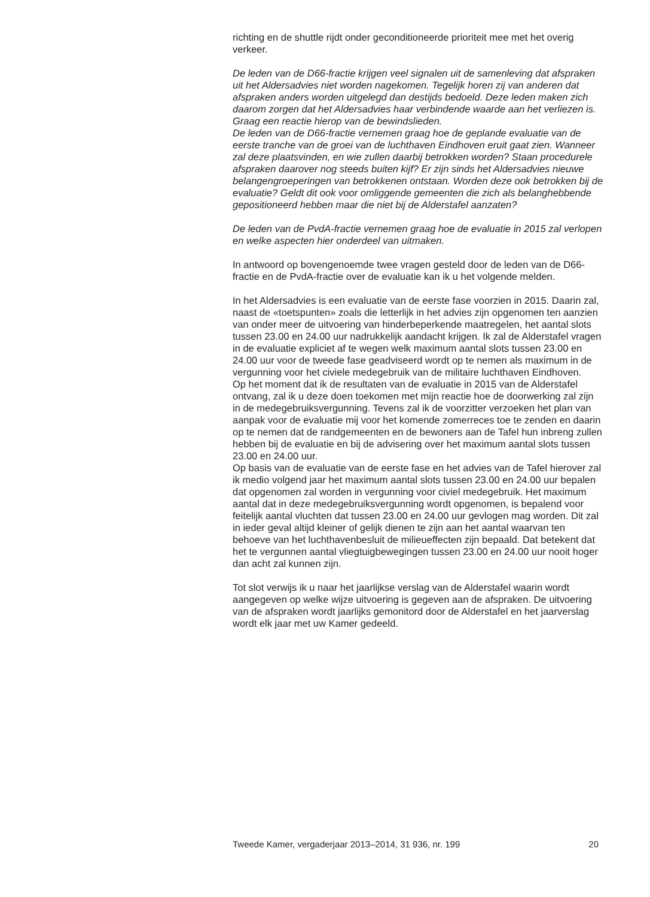richting en de shuttle rijdt onder geconditioneerde prioriteit mee met het overig verkeer.
De leden van de D66-fractie krijgen veel signalen uit de samenleving dat afspraken uit het Aldersadvies niet worden nagekomen. Tegelijk horen zij van anderen dat afspraken anders worden uitgelegd dan destijds bedoeld. Deze leden maken zich daarom zorgen dat het Aldersadvies haar verbindende waarde aan het verliezen is. Graag een reactie hierop van de bewindslieden.
De leden van de D66-fractie vernemen graag hoe de geplande evaluatie van de eerste tranche van de groei van de luchthaven Eindhoven eruit gaat zien. Wanneer zal deze plaatsvinden, en wie zullen daarbij betrokken worden? Staan procedurele afspraken daarover nog steeds buiten kijf? Er zijn sinds het Aldersadvies nieuwe belangengroeperingen van betrokkenen ontstaan. Worden deze ook betrokken bij de evaluatie? Geldt dit ook voor omliggende gemeenten die zich als belanghebbende gepositioneerd hebben maar die niet bij de Alderstafel aanzaten?
De leden van de PvdA-fractie vernemen graag hoe de evaluatie in 2015 zal verlopen en welke aspecten hier onderdeel van uitmaken.
In antwoord op bovengenoemde twee vragen gesteld door de leden van de D66-fractie en de PvdA-fractie over de evaluatie kan ik u het volgende melden.
In het Aldersadvies is een evaluatie van de eerste fase voorzien in 2015. Daarin zal, naast de «toetspunten» zoals die letterlijk in het advies zijn opgenomen ten aanzien van onder meer de uitvoering van hinderbeperkende maatregelen, het aantal slots tussen 23.00 en 24.00 uur nadrukkelijk aandacht krijgen. Ik zal de Alderstafel vragen in de evaluatie expliciet af te wegen welk maximum aantal slots tussen 23.00 en 24.00 uur voor de tweede fase geadviseerd wordt op te nemen als maximum in de vergunning voor het civiele medegebruik van de militaire luchthaven Eindhoven.
Op het moment dat ik de resultaten van de evaluatie in 2015 van de Alderstafel ontvang, zal ik u deze doen toekomen met mijn reactie hoe de doorwerking zal zijn in de medegebruiksvergunning. Tevens zal ik de voorzitter verzoeken het plan van aanpak voor de evaluatie mij voor het komende zomerreces toe te zenden en daarin op te nemen dat de randgemeenten en de bewoners aan de Tafel hun inbreng zullen hebben bij de evaluatie en bij de advisering over het maximum aantal slots tussen 23.00 en 24.00 uur.
Op basis van de evaluatie van de eerste fase en het advies van de Tafel hierover zal ik medio volgend jaar het maximum aantal slots tussen 23.00 en 24.00 uur bepalen dat opgenomen zal worden in vergunning voor civiel medegebruik. Het maximum aantal dat in deze medegebruiksvergunning wordt opgenomen, is bepalend voor feitelijk aantal vluchten dat tussen 23.00 en 24.00 uur gevlogen mag worden. Dit zal in ieder geval altijd kleiner of gelijk dienen te zijn aan het aantal waarvan ten behoeve van het luchthavenbesluit de milieueffecten zijn bepaald. Dat betekent dat het te vergunnen aantal vliegtuigbewegingen tussen 23.00 en 24.00 uur nooit hoger dan acht zal kunnen zijn.
Tot slot verwijs ik u naar het jaarlijkse verslag van de Alderstafel waarin wordt aangegeven op welke wijze uitvoering is gegeven aan de afspraken. De uitvoering van de afspraken wordt jaarlijks gemonitord door de Alderstafel en het jaarverslag wordt elk jaar met uw Kamer gedeeld.
Tweede Kamer, vergaderjaar 2013–2014, 31 936, nr. 199 20